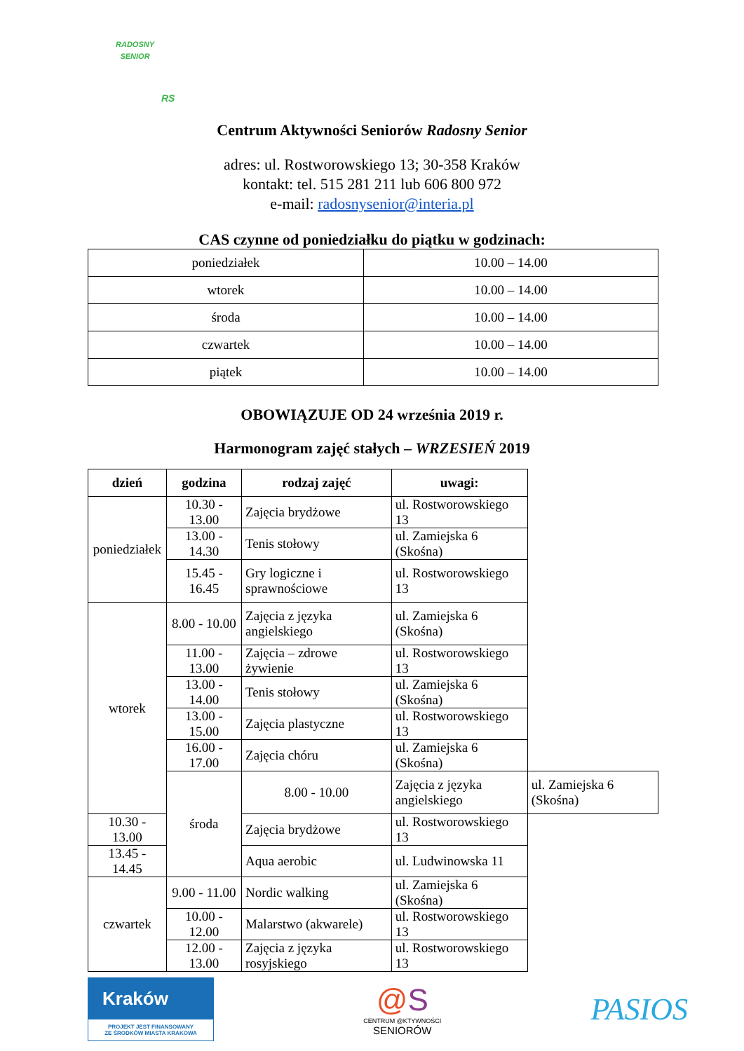RADOSNY
SENIOR
RS
Centrum Aktywności Seniorów Radosny Senior
adres: ul. Rostworowskiego 13; 30-358 Kraków
kontakt: tel. 515 281 211 lub 606 800 972
e-mail: radosnysenior@interia.pl
CAS czynne od poniedziałku do piątku w godzinach:
| poniedziałek | 10.00 – 14.00 |
| wtorek | 10.00 – 14.00 |
| środa | 10.00 – 14.00 |
| czwartek | 10.00 – 14.00 |
| piątek | 10.00 – 14.00 |
OBOWIĄZUJE OD 24 września 2019 r.
Harmonogram zajęć stałych – WRZESIEŃ 2019
| dzień | godzina | rodzaj zajęć | uwagi: | |
| --- | --- | --- | --- | --- |
| poniedziałek | 10.30 - 13.00 | Zajęcia brydżowe | ul. Rostworowskiego 13 | |
| | 13.00 - 14.30 | Tenis stołowy | ul. Zamiejska 6 (Skośna) | |
| | 15.45 - 16.45 | Gry logiczne i sprawnościowe | ul. Rostworowskiego 13 | |
| wtorek | 8.00 - 10.00 | Zajęcia z języka angielskiego | ul. Zamiejska 6 (Skośna) | |
| | 11.00 - 13.00 | Zajęcia – zdrowe żywienie | ul. Rostworowskiego 13 | |
| | 13.00 - 14.00 | Tenis stołowy | ul. Zamiejska 6 (Skośna) | |
| | 13.00 - 15.00 | Zajęcia plastyczne | ul. Rostworowskiego 13 | |
| | 16.00 - 17.00 | Zajęcia chóru | ul. Zamiejska 6 (Skośna) | |
| | środa | 8.00 - 10.00 | Zajęcia z języka angielskiego | ul. Zamiejska 6 (Skośna) |
| 10.30 - 13.00 | | Zajęcia brydżowe | ul. Rostworowskiego 13 | |
| 13.45 - 14.45 | | Aqua aerobic | ul. Ludwinowska 11 | |
| czwartek | 9.00 - 11.00 | Nordic walking | ul. Zamiejska 6 (Skośna) | |
| | 10.00 - 12.00 | Malarstwo (akwarele) | ul. Rostworowskiego 13 | |
| | 12.00 - 13.00 | Zajęcia z języka rosyjskiego | ul. Rostworowskiego 13 | |
Kraków
PROJEKT JEST FINANSOWANY
ZE ŚRODKÓW MIASTA KRAKOWA
@S
CENTRUM @KTYWNOŚCI
SENIORÓW
PASIOS